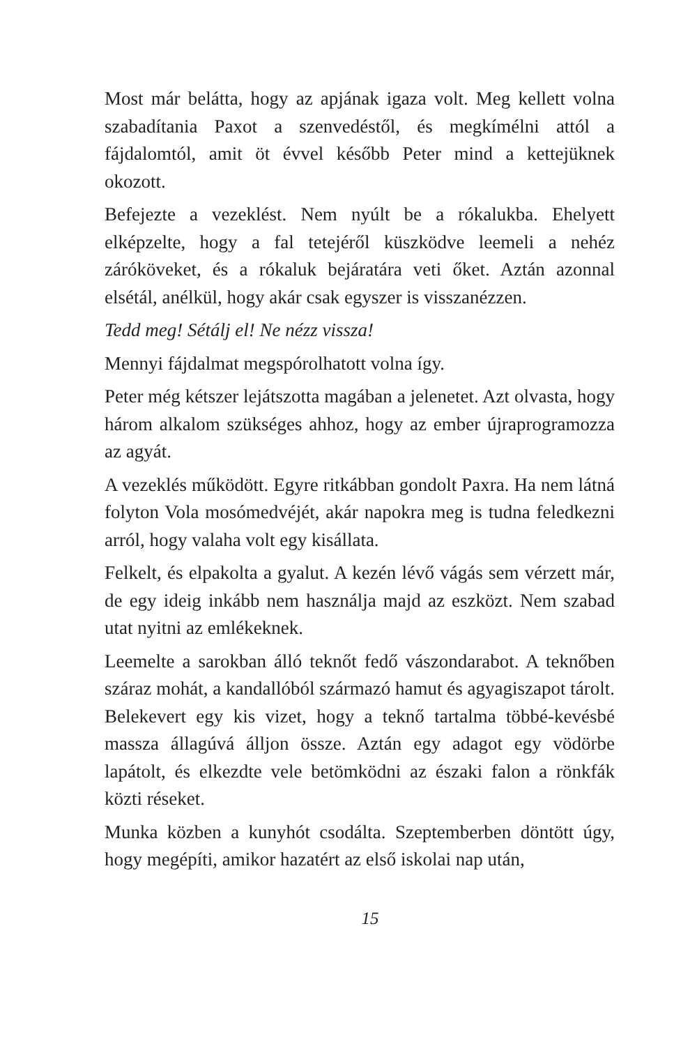Most már belátta, hogy az apjának igaza volt. Meg kellett volna szabadítania Paxot a szenvedéstől, és megkímélni attól a fájdalomtól, amit öt évvel később Peter mind a kettejüknek okozott.
Befejezte a vezeklést. Nem nyúlt be a rókalukba. Ehelyett elképzelte, hogy a fal tetejéről küszködve leemeli a nehéz záróköveket, és a rókaluk bejáratára veti őket. Aztán azonnal elsétál, anélkül, hogy akár csak egyszer is visszanézzen.
Tedd meg! Sétálj el! Ne nézz vissza!
Mennyi fájdalmat megspórolhatott volna így.
Peter még kétszer lejátszotta magában a jelenetet. Azt olvasta, hogy három alkalom szükséges ahhoz, hogy az ember újraprogramozza az agyát.
A vezeklés működött. Egyre ritkábban gondolt Paxra. Ha nem látná folyton Vola mosómedvéjét, akár napokra meg is tudna feledkezni arról, hogy valaha volt egy kisállata.
Felkelt, és elpakolta a gyalut. A kezén lévő vágás sem vérzett már, de egy ideig inkább nem használja majd az eszközt. Nem szabad utat nyitni az emlékeknek.
Leemelte a sarokban álló teknőt fedő vászondarabot. A teknőben száraz mohát, a kandallóból származó hamut és agyagiszapot tárolt. Belekevert egy kis vizet, hogy a teknő tartalma többé-kevésbé massza állagúvá álljon össze. Aztán egy adagot egy vödörbe lapátolt, és elkezdte vele betömködni az északi falon a rönkfák közti réseket.
Munka közben a kunyhót csodálta. Szeptemberben döntött úgy, hogy megépíti, amikor hazatért az első iskolai nap után,
15